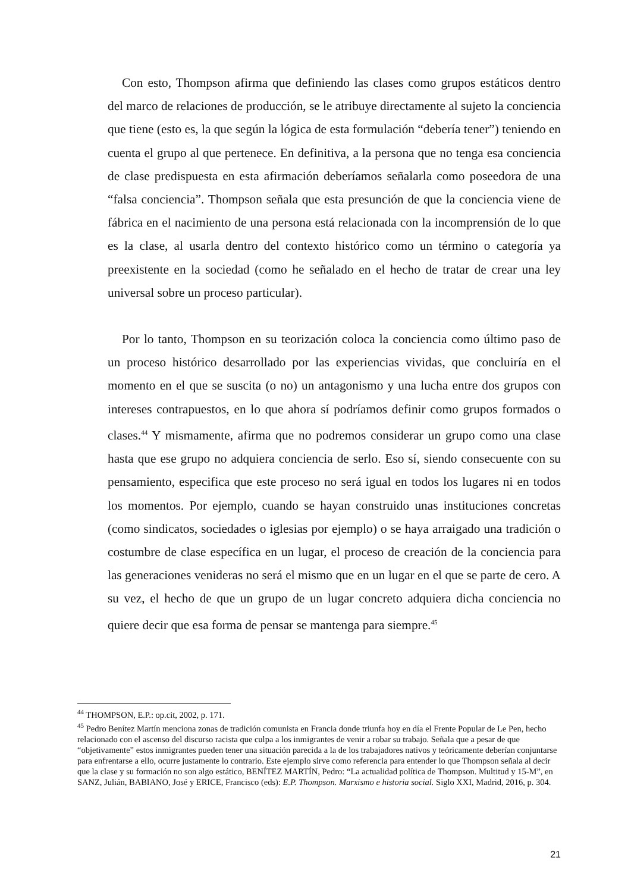Con esto, Thompson afirma que definiendo las clases como grupos estáticos dentro del marco de relaciones de producción, se le atribuye directamente al sujeto la conciencia que tiene (esto es, la que según la lógica de esta formulación “debería tener”) teniendo en cuenta el grupo al que pertenece. En definitiva, a la persona que no tenga esa conciencia de clase predispuesta en esta afirmación deberíamos señalarla como poseedora de una “falsa conciencia”. Thompson señala que esta presunción de que la conciencia viene de fábrica en el nacimiento de una persona está relacionada con la incomprensión de lo que es la clase, al usarla dentro del contexto histórico como un término o categoría ya preexistente en la sociedad (como he señalado en el hecho de tratar de crear una ley universal sobre un proceso particular).
Por lo tanto, Thompson en su teorización coloca la conciencia como último paso de un proceso histórico desarrollado por las experiencias vividas, que concluiría en el momento en el que se suscita (o no) un antagonismo y una lucha entre dos grupos con intereses contrapuestos, en lo que ahora sí podríamos definir como grupos formados o clases.<sup>44</sup> Y mismamente, afirma que no podremos considerar un grupo como una clase hasta que ese grupo no adquiera conciencia de serlo. Eso sí, siendo consecuente con su pensamiento, especifica que este proceso no será igual en todos los lugares ni en todos los momentos. Por ejemplo, cuando se hayan construido unas instituciones concretas (como sindicatos, sociedades o iglesias por ejemplo) o se haya arraigado una tradición o costumbre de clase específica en un lugar, el proceso de creación de la conciencia para las generaciones venideras no será el mismo que en un lugar en el que se parte de cero. A su vez, el hecho de que un grupo de un lugar concreto adquiera dicha conciencia no quiere decir que esa forma de pensar se mantenga para siempre.<sup>45</sup>
<sup>44</sup> THOMPSON, E.P.: op.cit, 2002, p. 171.
<sup>45</sup> Pedro Benítez Martín menciona zonas de tradición comunista en Francia donde triunfa hoy en día el Frente Popular de Le Pen, hecho relacionado con el ascenso del discurso racista que culpa a los inmigrantes de venir a robar su trabajo. Señala que a pesar de que “objetivamente” estos inmigrantes pueden tener una situación parecida a la de los trabajadores nativos y teóricamente deberían conjuntarse para enfrentarse a ello, ocurre justamente lo contrario. Este ejemplo sirve como referencia para entender lo que Thompson señala al decir que la clase y su formación no son algo estático, BENÍTEZ MARTÍN, Pedro: “La actualidad política de Thompson. Multitud y 15-M”, en SANZ, Julián, BABIANO, José y ERICE, Francisco (eds): E.P. Thompson. Marxismo e historia social. Siglo XXI, Madrid, 2016, p. 304.
21